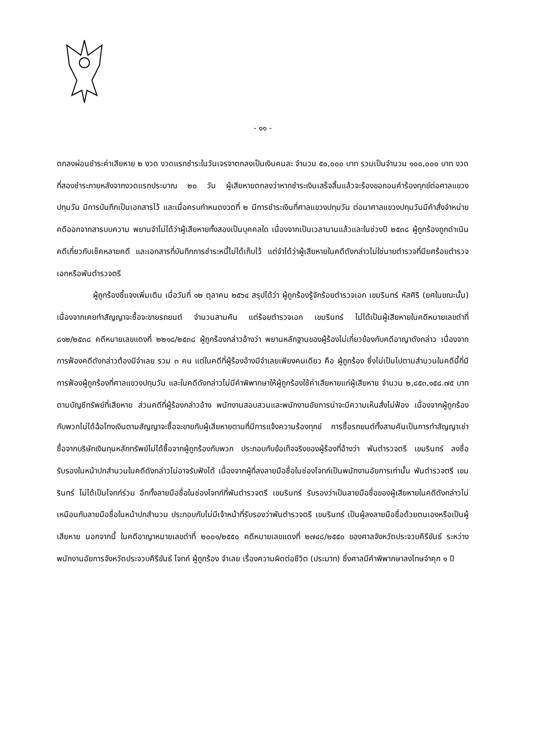- ๑๑ -
ตกลงผ่อนชำระค่าเสียหาย ๒ งวด งวดแรกชำระในวันเจรจาตกลงเป็นเงินคนละ จำนวน ๕๐,๐๐๐ บาท รวมเป็นจำนวน ๑๐๐,๐๐๐ บาท งวดที่สองชำระภายหลังจากงวดแรกประมาณ ๒๐ วัน ผู้เสียหายตกลงว่าหากชำระเงินเสร็จสิ้นแล้วจะร้องขอถอนคำร้องทุกข์ต่อศาลแขวงปทุมวัน มีการบันทึกเป็นเอกสารไว้ และเมื่อครบกำหนดงวดที่ ๒ มีการชำระเงินที่ศาลแขวงปทุมวัน ต่อมาศาลแขวงปทุมวันมีคำสั่งจำหน่ายคดีออกจากสารบบความ พยานจำไม่ได้ว่าผู้เสียหายทั้งสองเป็นบุคคลใด เนื่องจากเป็นเวลานานแล้วและในช่วงปี ๒๕๓๘ ผู้ถูกร้องถูกดำเนินคดีเกี่ยวกับเช็คหลายคดี และเอกสารที่บันทึกการชำระหนี้ไม่ได้เก็บไว้ แต่จำได้ว่าผู้เสียหายในคดีดังกล่าวไม่ใช่นายตำรวจที่มียศร้อยตำรวจเอกหรือพันตำรวจตรี
ผู้ถูกร้องชี้แจงเพิ่มเติม เมื่อวันที่ ๑๒ ตุลาคม ๒๕๖๔ สรุปได้ว่า ผู้ถูกร้องรู้จักร้อยตำรวจเอก เขมรินทร์ หัสศิริ (ยศในขณะนั้น) เนื่องจากเคยทำสัญญาจะซื้อจะขายรถยนต์ จำนวนสามคัน แต่ร้อยตำรวจเอก เขมรินทร์ ไม่ได้เป็นผู้เสียหายในคดีหมายเลขดำที่ ๘๑๒/๒๕๓๘ คดีหมายเลขแดงที่ ๒๒๑๘/๒๕๓๘ ผู้ถูกร้องกล่าวอ้างว่า พยานหลักฐานของผู้ร้องไม่เกี่ยวข้องกับคดีอาญาดังกล่าว เนื่องจากการฟ้องคดีดังกล่าวต้องมีจำเลย รวม ๓ คน แต่ในคดีที่ผู้ร้องอ้างมีจำเลยเพียงคนเดียว คือ ผู้ถูกร้อง ซึ่งไม่เป็นไปตามสำนวนในคดีนี้ที่มีการฟ้องผู้ถูกร้องที่ศาลแขวงปทุมวัน และในคดีดังกล่าวไม่มีคำพิพากษาให้ผู้ถูกร้องใช้ค่าเสียหายแก่ผู้เสียหาย จำนวน ๒,๘๕๓,๑๕๘.๗๕ บาท ตามบัญชีทรัพย์ที่เสียหาย ส่วนคดีที่ผู้ร้องกล่าวอ้าง พนักงานสอบสวนและพนักงานอัยการน่าจะมีความเห็นสั่งไม่ฟ้อง เนื่องจากผู้ถูกร้องกับพวกไม่ได้ฉ้อโกงเงินตามสัญญาจะซื้อจะขายกับผู้เสียหายตามที่มีการแจ้งความร้องทุกข์ การซื้อรถยนต์ทั้งสามคันเป็นการทำสัญญาเช่าซื้อจากบริษัทเงินทุนหลักทรัพย์ไม่ได้ซื้อจากผู้ถูกร้องกับพวก ประกอบกับข้อเท็จจริงของผู้ร้องที่อ้างว่า พันตำรวจตรี เขมรินทร์ ลงชื่อรับรองในหน้าปกสำนวนในคดีดังกล่าวไม่อาจรับฟังได้ เนื่องจากผู้ที่ลงลายมือชื่อในช่องโจทก์เป็นพนักงานอัยการเท่านั้น พันตำรวจตรี เขมรินทร์ ไม่ได้เป็นโจทก์ร่วม อีกทั้งลายมือชื่อในช่องโจทก์ที่พันตำรวจตรี เขมรินทร์ รับรองว่าเป็นลายมือชื่อของผู้เสียหายในคดีดังกล่าวไม่เหมือนกับลายมือชื่อในหน้าปกสำนวน ประกอบกับไม่มีเจ้าหน้าที่รับรองว่าพันตำรวจตรี เขมรินทร์ เป็นผู้ลงลายมือชื่อด้วยตนเองหรือเป็นผู้เสียหาย นอกจากนี้ ในคดีอาญาหมายเลขดำที่ ๒๐๐๑/๒๕๕๐ คดีหมายเลขแดงที่ ๒๗๔๘/๒๕๕๐ ของศาลจังหวัดประจวบคีรีขันธ์ ระหว่างพนักงานอัยการจังหวัดประจวบคีรีขันธ์ โจทก์ ผู้ถูกร้อง จำเลย เรื่องความผิดต่อชีวิต (ประมาท) ซึ่งศาลมีคำพิพากษาลงโทษจำคุก ๑ ปี